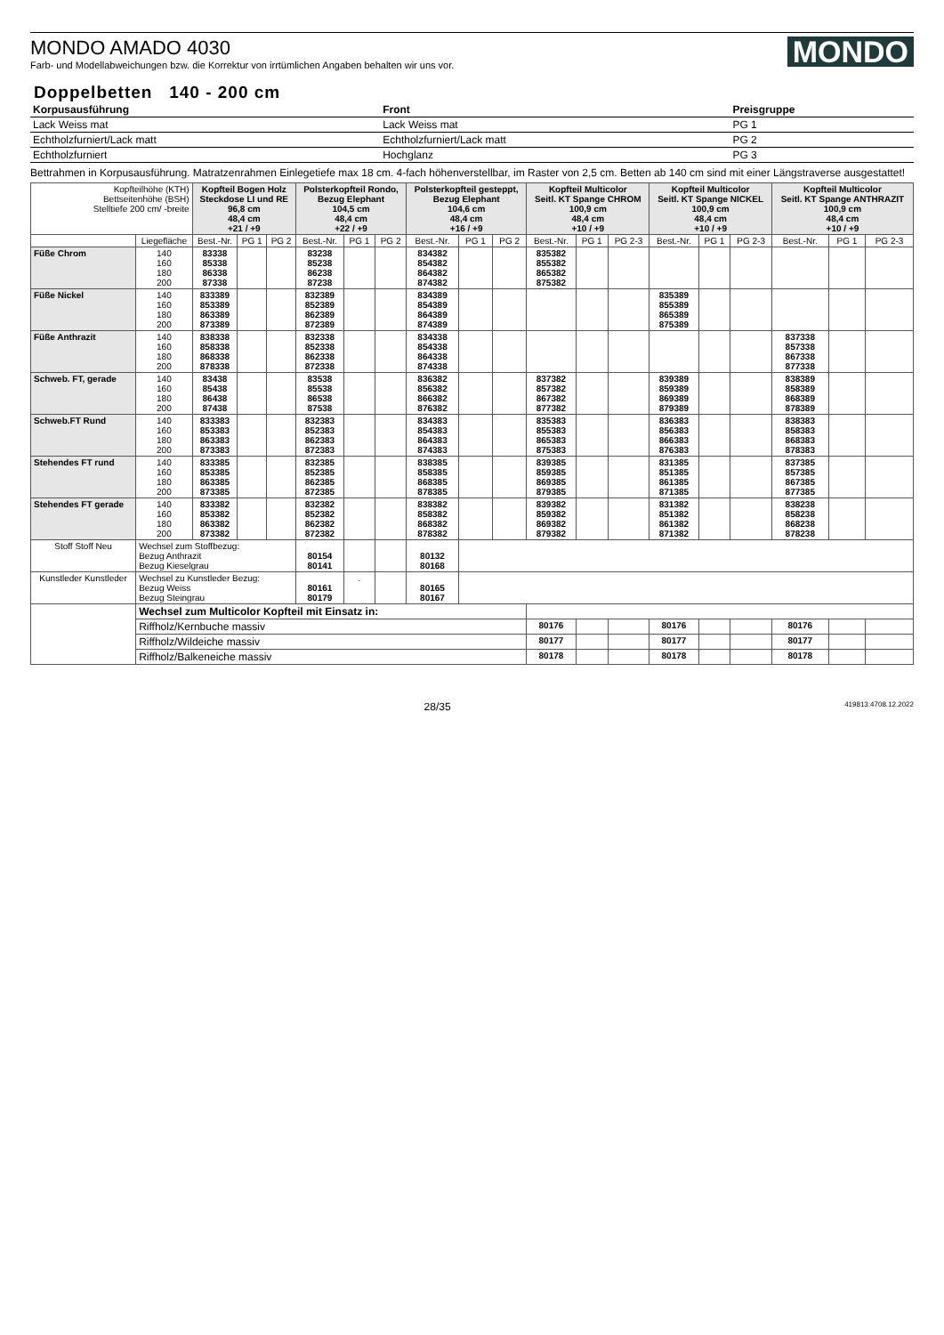MONDO AMADO 4030
Farb- und Modellabweichungen bzw. die Korrektur von irrtümlichen Angaben behalten wir uns vor.
MONDO
Doppelbetten 140 - 200 cm
| Korpusausführung | Front | Preisgruppe |
| Lack Weiss mat | Lack Weiss mat | PG 1 |
| Echtholzfurniert/Lack matt | Echtholzfurniert/Lack matt | PG 2 |
| Echtholzfurniert | Hochglanz | PG 3 |
Bettrahmen in Korpusausführung. Matratzenrahmen Einlegetiefe max 18 cm. 4-fach höhenverstellbar, im Raster von 2,5 cm. Betten ab 140 cm sind mit einer Längstraverse ausgestattet!
| Kopfteilhöhe (KTH) Bettseitenhöhe (BSH) Stelltiefe 200 cm/ -breite | | Kopfteil Bogen Holz Steckdose LI und RE 96,8 cm 48,4 cm +21 / +9 | | | Polsterkopfteil Rondo, Bezug Elephant 104,5 cm 48,4 cm +22 / +9 | | | Polsterkopfteil gesteppt, Bezug Elephant 104,6 cm 48,4 cm +16 / +9 | | | Kopfteil Multicolor Seitl. KT Spange CHROM 100,9 cm 48,4 cm +10 / +9 | | | Kopfteil Multicolor Seitl. KT Spange NICKEL 100,9 cm 48,4 cm +10 / +9 | | | Kopfteil Multicolor Seitl. KT Spange ANTHRAZIT 100,9 cm 48,4 cm +10 / +9 | | |
| | Liegefläche | Best.-Nr. | PG 1 | PG 2 | Best.-Nr. | PG 1 | PG 2 | Best.-Nr. | PG 1 | PG 2 | Best.-Nr. | PG 1 | PG 2-3 | Best.-Nr. | PG 1 | PG 2-3 | Best.-Nr. | PG 1 | PG 2-3 |
| Füße Chrom | 140 160 180 200 | 83338 85338 86338 87338 | | | 83238 85238 86238 87238 | | | 834382 854382 864382 874382 | | | 835382 855382 865382 875382 | | | | | | | | |
| Füße Nickel | 140 160 180 200 | 833389 853389 863389 873389 | | | 832389 852389 862389 872389 | | | 834389 854389 864389 874389 | | | | | | 835389 855389 865389 875389 | | | | | |
| Füße Anthrazit | 140 160 180 200 | 838338 858338 868338 878338 | | | 832338 852338 862338 872338 | | | 834338 854338 864338 874338 | | | | | | | | | 837338 857338 867338 877338 | | |
| Schweb. FT, gerade | 140 160 180 200 | 83438 85438 86438 87438 | | | 83538 85538 86538 87538 | | | 836382 856382 866382 876382 | | | 837382 857382 867382 877382 | | | 839389 859389 869389 879389 | | | 838389 858389 868389 878389 | | |
| Schweb.FT Rund | 140 160 180 200 | 833383 853383 863383 873383 | | | 832383 852383 862383 872383 | | | 834383 854383 864383 874383 | | | 835383 855383 865383 875383 | | | 836383 856383 866383 876383 | | | 838383 858383 868383 878383 | | |
| Stehendes FT rund | 140 160 180 200 | 833385 853385 863385 873385 | | | 832385 852385 862385 872385 | | | 838385 858385 868385 878385 | | | 839385 859385 869385 879385 | | | 831385 851385 861385 871385 | | | 837385 857385 867385 877385 | | |
| Stehendes FT gerade | 140 160 180 200 | 833382 853382 863382 873382 | | | 832382 852382 862382 872382 | | | 838382 858382 868382 878382 | | | 839382 859382 869382 879382 | | | 831382 851382 861382 871382 | | | 838238 858238 868238 878238 | | |
| Stoff Stoff Neu | Wechsel zum Stoffbezug: Bezug Anthrazit Bezug Kieselgrau | | | | 80154 80141 | | | 80132 80168 | | | | | | | | | | | |
| Kunstleder Kunstleder | Wechsel zu Kunstleder Bezug: Bezug Weiss Bezug Steingrau | | | | 80161 80179 | . | | 80165 80167 | | | | | | | | | | | |
| | Wechsel zum Multicolor Kopfteil mit Einsatz in: | | | | | | | | | | | | | | | | | | |
| | Riffholz/Kernbuche massiv | | | | | | | | | | 80176 | | | 80176 | | | 80176 | | |
| | Riffholz/Wildeiche massiv | | | | | | | | | | 80177 | | | 80177 | | | 80177 | | |
| | Riffholz/Balkeneiche massiv | | | | | | | | | | 80178 | | | 80178 | | | 80178 | | |
28/35 419813:4708.12.2022